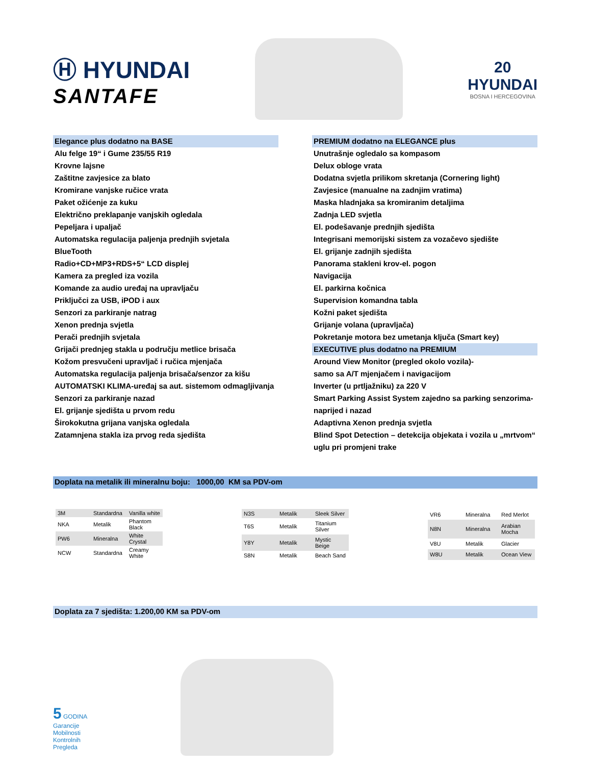Ⓗ HYUNDAI
SANTAFE
20
HYUNDAI
BOSNA I HERCEGOVINA
Elegance plus dodatno na BASE
Alu felge 19“ i Gume 235/55 R19
Krovne lajsne
Zaštitne zavjesice za blato
Kromirane vanjske ručice vrata
Paket ožićenje za kuku
Električno preklapanje vanjskih ogledala
Pepeljara i upaljač
Automatska regulacija paljenja prednjih svjetala
BlueTooth
Radio+CD+MP3+RDS+5“ LCD displej
Kamera za pregled iza vozila
Komande za audio uređaj na upravljaču
Priključci za USB, iPOD i aux
Senzori za parkiranje natrag
Xenon prednja svjetla
Perači prednjih svjetala
Grijači prednjeg stakla u području metlice brisača
Kožom presvučeni upravljač i ručica mjenjača
Automatska regulacija paljenja brisača/senzor za kišu
AUTOMATSKI KLIMA-uređaj sa aut. sistemom odmagljivanja
Senzori za parkiranje nazad
El. grijanje sjedišta u prvom redu
Širokokutna grijana vanjska ogledala
Zatamnjena stakla iza prvog reda sjedišta
PREMIUM dodatno na ELEGANCE plus
Unutrašnje ogledalo sa kompasom
Delux obloge vrata
Dodatna svjetla prilikom skretanja (Cornering light)
Zavjesice (manualne na zadnjim vratima)
Maska hladnjaka sa kromiranim detaljima
Zadnja LED svjetla
El. podešavanje prednjih sjedišta
Integrisani memorijski sistem za vozačevo sjedište
El. grijanje zadnjih sjedišta
Panorama stakleni krov-el. pogon
Navigacija
El. parkirna kočnica
Supervision komandna tabla
Kožni paket sjedišta
Grijanje volana (upravljača)
Pokretanje motora bez umetanja ključa (Smart key)
EXECUTIVE plus dodatno na PREMIUM
Around View Monitor (pregled okolo vozila)-
samo sa A/T mjenjačem i navigacijom
Inverter (u prtljažniku) za 220 V
Smart Parking Assist System zajedno sa parking senzorima-
naprijed i nazad
Adaptivna Xenon prednja svjetla
Blind Spot Detection – detekcija objekata i vozila u „mrtvom“
uglu pri promjeni trake
Doplata na metalik ili mineralnu boju: 1000,00 KM sa PDV-om
| 3M | Standardna | Vanilla white |
| NKA | Metalik | Phantom Black |
| PW6 | Mineralna | White Crystal |
| NCW | Standardna | Creamy White |
| N3S | Metalik | Sleek Silver |
| T6S | Metalik | Titanium Silver |
| Y8Y | Metalik | Mystic Beige |
| S8N | Metalik | Beach Sand |
| VR6 | Mineralna | Red Merlot |
| N8N | Mineralna | Arabian Mocha |
| V8U | Metalik | Glacier |
| W8U | Metalik | Ocean View |
Doplata za 7 sjedišta: 1.200,00 KM sa PDV-om
5 GODINA
Garancije
Mobilnosti
Kontrolnih
Pregleda